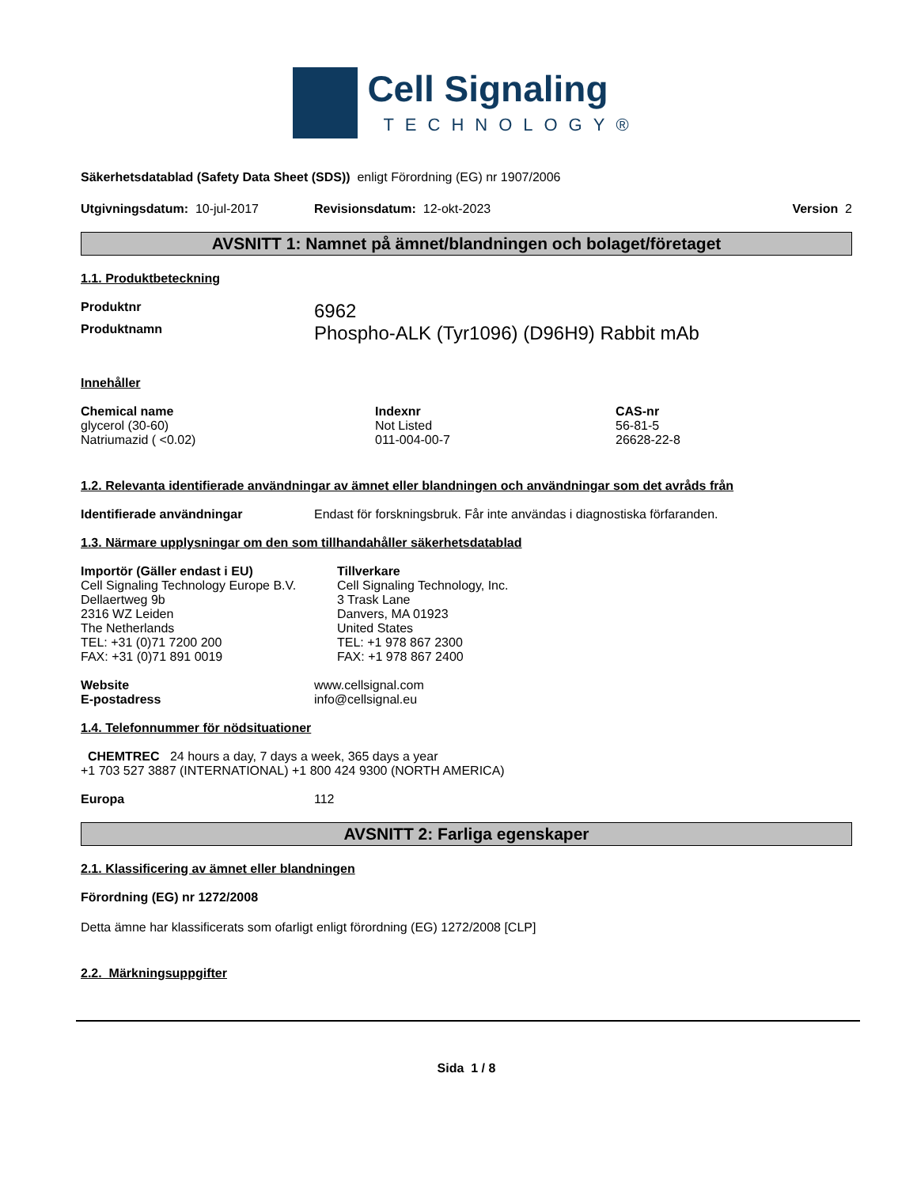Cell Signaling
TECHNOLOGY®
Säkerhetsdatablad (Safety Data Sheet (SDS)) enligt Förordning (EG) nr 1907/2006
Utgivningsdatum: 10-jul-2017 Revisionsdatum: 12-okt-2023 Version 2
AVSNITT 1: Namnet på ämnet/blandningen och bolaget/företaget
1.1. Produktbeteckning
| Produktnr | 6962 |
| Produktnamn | Phospho-ALK (Tyr1096) (D96H9) Rabbit mAb |
Innehåller
| Chemical name | Indexnr | CAS-nr |
| --- | --- | --- |
| glycerol (30-60) | Not Listed | 56-81-5 |
| Natriumazid ( <0.02) | 011-004-00-7 | 26628-22-8 |
1.2. Relevanta identifierade användningar av ämnet eller blandningen och användningar som det avråds från
| Identifierade användningar | Endast för forskningsbruk. Får inte användas i diagnostiska förfaranden. |
1.3. Närmare upplysningar om den som tillhandahåller säkerhetsdatablad
| Importör (Gäller endast i EU) Cell Signaling Technology Europe B.V. Dellaertweg 9b 2316 WZ Leiden The Netherlands TEL: +31 (0)71 7200 200 FAX: +31 (0)71 891 0019 | Tillverkare Cell Signaling Technology, Inc. 3 Trask Lane Danvers, MA 01923 United States TEL: +1 978 867 2300 FAX: +1 978 867 2400 |
| Website | www.cellsignal.com |
| E-postadress | info@cellsignal.eu |
1.4. Telefonnummer för nödsituationer
CHEMTREC 24 hours a day, 7 days a week, 365 days a year
+1 703 527 3887 (INTERNATIONAL) +1 800 424 9300 (NORTH AMERICA)
| Europa | 112 |
AVSNITT 2: Farliga egenskaper
2.1. Klassificering av ämnet eller blandningen
Förordning (EG) nr 1272/2008
Detta ämne har klassificerats som ofarligt enligt förordning (EG) 1272/2008 [CLP]
2.2. Märkningsuppgifter
Sida 1 / 8